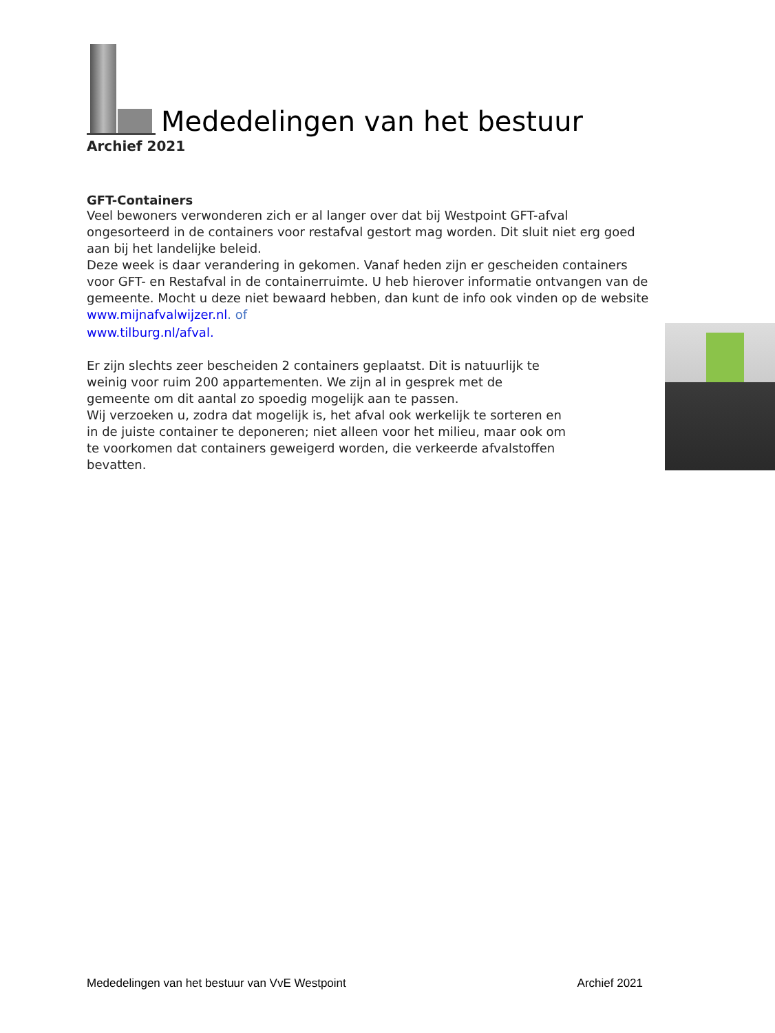Mededelingen van het bestuur
Archief 2021
GFT-Containers
Veel bewoners verwonderen zich er al langer over dat bij Westpoint GFT-afval ongesorteerd in de containers voor restafval gestort mag worden. Dit sluit niet erg goed aan bij het landelijke beleid.
Deze week is daar verandering in gekomen. Vanaf heden zijn er gescheiden containers voor GFT- en Restafval in de containerruimte. U heb hierover informatie ontvangen van de gemeente. Mocht u deze niet bewaard hebben, dan kunt de info ook vinden op de website www.mijnafvalwijzer.nl. of
www.tilburg.nl/afval.
Er zijn slechts zeer bescheiden 2 containers geplaatst. Dit is natuurlijk te weinig voor ruim 200 appartementen. We zijn al in gesprek met de gemeente om dit aantal zo spoedig mogelijk aan te passen.
Wij verzoeken u, zodra dat mogelijk is, het afval ook werkelijk te sorteren en in de juiste container te deponeren; niet alleen voor het milieu, maar ook om te voorkomen dat containers geweigerd worden, die verkeerde afvalstoffen bevatten.
Mededelingen van het bestuur van VvE Westpoint Archief 2021